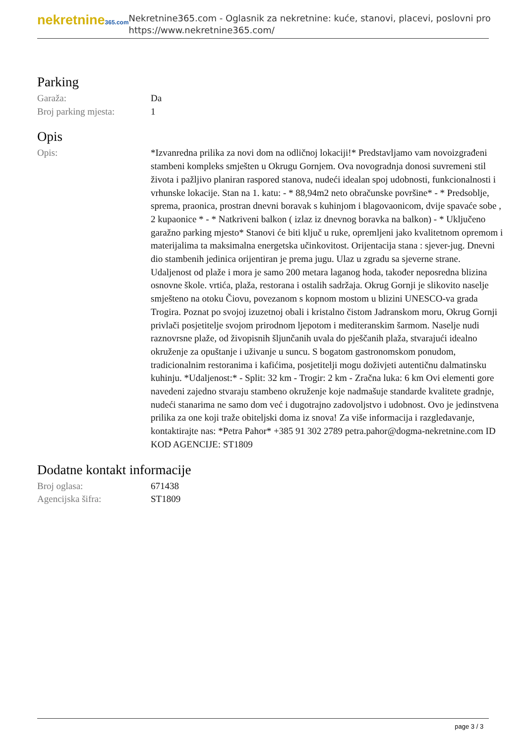nekretnine365.com
Nekretnine365.com - Oglasnik za nekretnine: kuće, stanovi, placevi, poslovni pro
https://www.nekretnine365.com/
Parking
Garaža: Da
Broj parking mjesta: 1
Opis
Opis: *Izvanredna prilika za novi dom na odličnoj lokaciji!* Predstavljamo vam novoizgrađeni stambeni kompleks smješten u Okrugu Gornjem. Ova novogradnja donosi suvremeni stil života i pažljivo planiran raspored stanova, nudeći idealan spoj udobnosti, funkcionalnosti i vrhunske lokacije. Stan na 1. katu: - * 88,94m2 neto obračunske površine* - * Predsoblje, sprema, praonica, prostran dnevni boravak s kuhinjom i blagovaonicom, dvije spavaće sobe , 2 kupaonice * - * Natkriveni balkon ( izlaz iz dnevnog boravka na balkon) - * Uključeno garažno parking mjesto* Stanovi će biti ključ u ruke, opremljeni jako kvalitetnom opremom i materijalima ta maksimalna energetska učinkovitost. Orijentacija stana : sjever-jug. Dnevni dio stambenih jedinica orijentiran je prema jugu. Ulaz u zgradu sa sjeverne strane. Udaljenost od plaže i mora je samo 200 metara laganog hoda, također neposredna blizina osnovne škole. vrtića, plaža, restorana i ostalih sadržaja. Okrug Gornji je slikovito naselje smješteno na otoku Čiovu, povezanom s kopnom mostom u blizini UNESCO-va grada Trogira. Poznat po svojoj izuzetnoj obali i kristalno čistom Jadranskom moru, Okrug Gornji privlači posjetitelje svojom prirodnom ljepotom i mediteranskim šarmom. Naselje nudi raznovrsne plaže, od živopisnih šljunčanih uvala do pješčanih plaža, stvarajući idealno okruženje za opuštanje i uživanje u suncu. S bogatom gastronomskom ponudom, tradicionalnim restoranima i kafićima, posjetitelji mogu doživjeti autentičnu dalmatinsku kuhinju. *Udaljenost:* - Split: 32 km - Trogir: 2 km - Zračna luka: 6 km Ovi elementi gore navedeni zajedno stvaraju stambeno okruženje koje nadmašuje standarde kvalitete gradnje, nudeći stanarima ne samo dom već i dugotrajno zadovoljstvo i udobnost. Ovo je jedinstvena prilika za one koji traže obiteljski doma iz snova! Za više informacija i razgledavanje, kontaktirajte nas: *Petra Pahor* +385 91 302 2789 petra.pahor@dogma-nekretnine.com ID KOD AGENCIJE: ST1809
Dodatne kontakt informacije
Broj oglasa: 671438
Agencijska šifra: ST1809
page 3 / 3